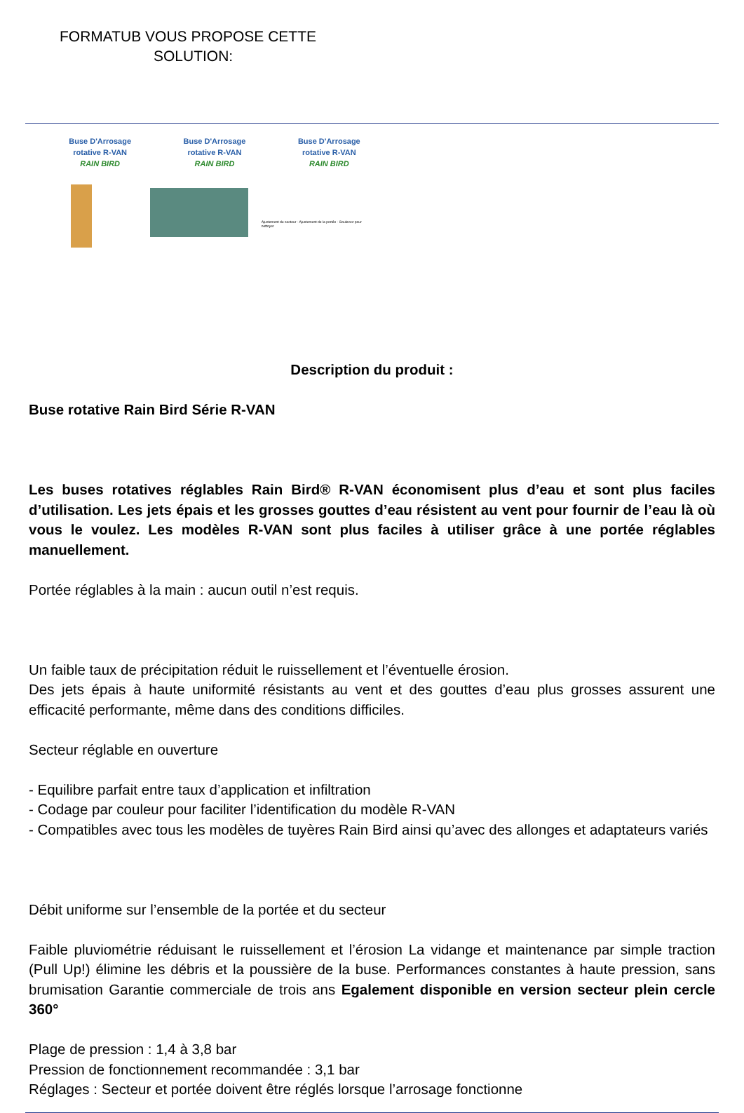FORMATUB VOUS PROPOSE CETTE
SOLUTION:
Buse D'Arrosage
rotative R-VAN
RAIN BIRD
Buse D'Arrosage
rotative R-VAN
RAIN BIRD
Buse D'Arrosage
rotative R-VAN
RAIN BIRD
Ajustement du secteur · Ajustement de la portée · Soulevez pour nettoyer
Description du produit :
Buse rotative Rain Bird Série R-VAN
Les buses rotatives réglables Rain Bird® R-VAN économisent plus d’eau et sont plus faciles d’utilisation. Les jets épais et les grosses gouttes d’eau résistent au vent pour fournir de l’eau là où vous le voulez. Les modèles R-VAN sont plus faciles à utiliser grâce à une portée réglables manuellement.
Portée réglables à la main : aucun outil n’est requis.
Un faible taux de précipitation réduit le ruissellement et l’éventuelle érosion.
Des jets épais à haute uniformité résistants au vent et des gouttes d’eau plus grosses assurent une efficacité performante, même dans des conditions difficiles.
Secteur réglable en ouverture
- Equilibre parfait entre taux d’application et infiltration
- Codage par couleur pour faciliter l’identification du modèle R-VAN
- Compatibles avec tous les modèles de tuyères Rain Bird ainsi qu’avec des allonges et adaptateurs variés
Débit uniforme sur l’ensemble de la portée et du secteur
Faible pluviométrie réduisant le ruissellement et l’érosion La vidange et maintenance par simple traction (Pull Up!) élimine les débris et la poussière de la buse. Performances constantes à haute pression, sans brumisation Garantie commerciale de trois ans Egalement disponible en version secteur plein cercle 360°
Plage de pression : 1,4 à 3,8 bar
Pression de fonctionnement recommandée : 3,1 bar
Réglages : Secteur et portée doivent être réglés lorsque l’arrosage fonctionne